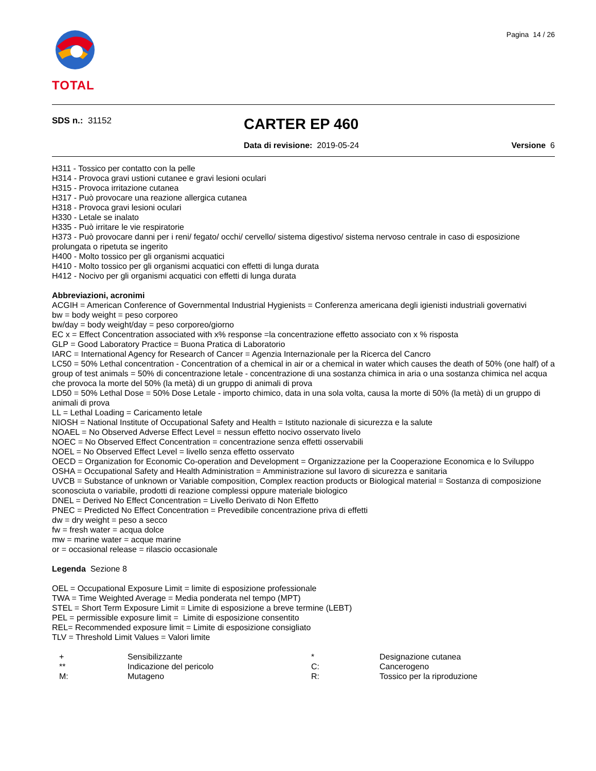Pagina 14 / 26
TOTAL
SDS n.: 31152
CARTER EP 460
Data di revisione: 2019-05-24 Versione 6
H311 - Tossico per contatto con la pelle
H314 - Provoca gravi ustioni cutanee e gravi lesioni oculari
H315 - Provoca irritazione cutanea
H317 - Può provocare una reazione allergica cutanea
H318 - Provoca gravi lesioni oculari
H330 - Letale se inalato
H335 - Può irritare le vie respiratorie
H373 - Può provocare danni per i reni/ fegato/ occhi/ cervello/ sistema digestivo/ sistema nervoso centrale in caso di esposizione prolungata o ripetuta se ingerito
H400 - Molto tossico per gli organismi acquatici
H410 - Molto tossico per gli organismi acquatici con effetti di lunga durata
H412 - Nocivo per gli organismi acquatici con effetti di lunga durata
Abbreviazioni, acronimi
ACGIH = American Conference of Governmental Industrial Hygienists = Conferenza americana degli igienisti industriali governativi
bw = body weight = peso corporeo
bw/day = body weight/day = peso corporeo/giorno
EC x = Effect Concentration associated with x% response =la concentrazione effetto associato con x % risposta
GLP = Good Laboratory Practice = Buona Pratica di Laboratorio
IARC = International Agency for Research of Cancer = Agenzia Internazionale per la Ricerca del Cancro
LC50 = 50% Lethal concentration - Concentration of a chemical in air or a chemical in water which causes the death of 50% (one half) of a group of test animals = 50% di concentrazione letale - concentrazione di una sostanza chimica in aria o una sostanza chimica nel acqua che provoca la morte del 50% (la metà) di un gruppo di animali di prova
LD50 = 50% Lethal Dose = 50% Dose Letale - importo chimico, data in una sola volta, causa la morte di 50% (la metà) di un gruppo di animali di prova
LL = Lethal Loading = Caricamento letale
NIOSH = National Institute of Occupational Safety and Health = Istituto nazionale di sicurezza e la salute
NOAEL = No Observed Adverse Effect Level = nessun effetto nocivo osservato livelo
NOEC = No Observed Effect Concentration = concentrazione senza effetti osservabili
NOEL = No Observed Effect Level = livello senza effetto osservato
OECD = Organization for Economic Co-operation and Development = Organizzazione per la Cooperazione Economica e lo Sviluppo
OSHA = Occupational Safety and Health Administration = Amministrazione sul lavoro di sicurezza e sanitaria
UVCB = Substance of unknown or Variable composition, Complex reaction products or Biological material = Sostanza di composizione sconosciuta o variabile, prodotti di reazione complessi oppure materiale biologico
DNEL = Derived No Effect Concentration = Livello Derivato di Non Effetto
PNEC = Predicted No Effect Concentration = Prevedibile concentrazione priva di effetti
dw = dry weight = peso a secco
fw = fresh water = acqua dolce
mw = marine water = acque marine
or = occasional release = rilascio occasionale
Legenda Sezione 8
OEL = Occupational Exposure Limit = limite di esposizione professionale
TWA = Time Weighted Average = Media ponderata nel tempo (MPT)
STEL = Short Term Exposure Limit = Limite di esposizione a breve termine (LEBT)
PEL = permissible exposure limit = Limite di esposizione consentito
REL= Recommended exposure limit = Limite di esposizione consigliato
TLV = Threshold Limit Values = Valori limite
| + | Sensibilizzante | * | Designazione cutanea |
| ** | Indicazione del pericolo | C: | Cancerogeno |
| M: | Mutageno | R: | Tossico per la riproduzione |